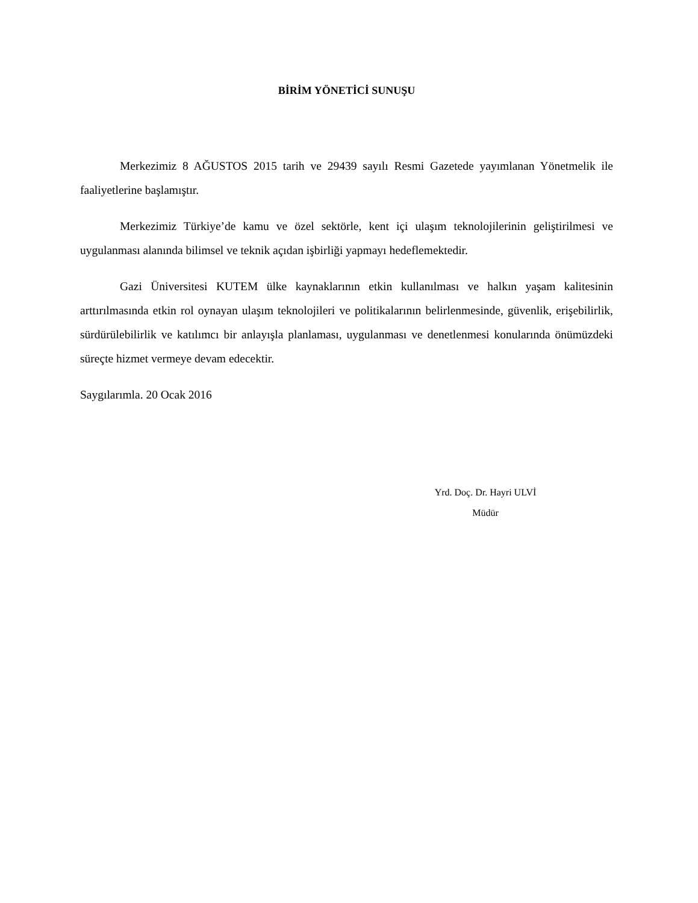BİRİM YÖNETİCİ SUNUŞU
Merkezimiz 8 AĞUSTOS 2015 tarih ve 29439 sayılı Resmi Gazetede yayımlanan Yönetmelik ile faaliyetlerine başlamıştır.
Merkezimiz Türkiye’de kamu ve özel sektörle, kent içi ulaşım teknolojilerinin geliştirilmesi ve uygulanması alanında bilimsel ve teknik açıdan işbirliği yapmayı hedeflemektedir.
Gazi Üniversitesi KUTEM ülke kaynaklarının etkin kullanılması ve halkın yaşam kalitesinin arttırılmasında etkin rol oynayan ulaşım teknolojileri ve politikalarının belirlenmesinde, güvenlik, erişebilirlik, sürdürülebilirlik ve katılımcı bir anlayışla planlaması, uygulanması ve denetlenmesi konularında önümüzdeki süreçte hizmet vermeye devam edecektir.
Saygılarımla. 20 Ocak 2016
Yrd. Doç. Dr. Hayri ULVİ
Müdür